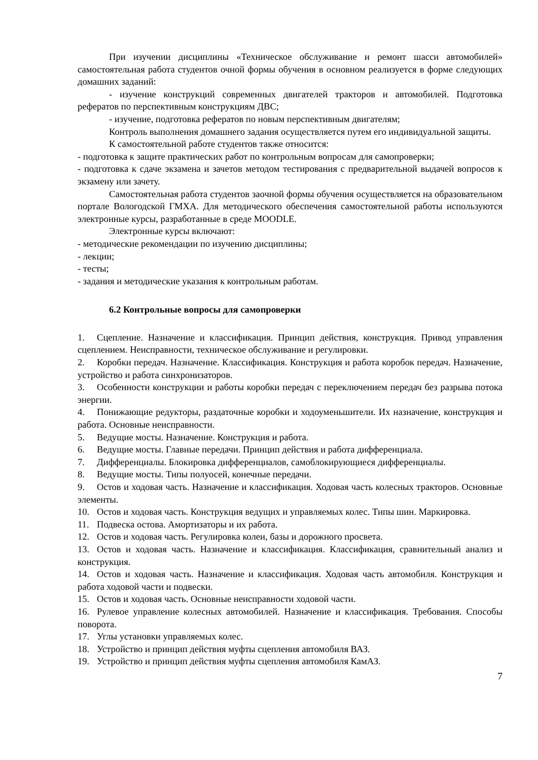При изучении дисциплины «Техническое обслуживание и ремонт шасси автомобилей» самостоятельная работа студентов очной формы обучения в основном реализуется в форме следующих домашних заданий:
- изучение конструкций современных двигателей тракторов и автомобилей. Подготовка рефератов по перспективным конструкциям ДВС;
- изучение, подготовка рефератов по новым перспективным двигателям;
Контроль выполнения домашнего задания осуществляется путем его индивидуальной защиты.
К самостоятельной работе студентов также относится:
- подготовка к защите практических работ по контрольным вопросам для самопроверки;
- подготовка к сдаче экзамена и зачетов методом тестирования с предварительной выдачей вопросов к экзамену или зачету.
Самостоятельная работа студентов заочной формы обучения осуществляется на образовательном портале Вологодской ГМХА. Для методического обеспечения самостоятельной работы используются электронные курсы, разработанные в среде MOODLE.
Электронные курсы включают:
- методические рекомендации по изучению дисциплины;
- лекции;
- тесты;
- задания и методические указания к контрольным работам.
6.2 Контрольные вопросы для самопроверки
1. Сцепление. Назначение и классификация. Принцип действия, конструкция. Привод управления сцеплением. Неисправности, техническое обслуживание и регулировки.
2. Коробки передач. Назначение. Классификация. Конструкция и работа коробок передач. Назначение, устройство и работа синхронизаторов.
3. Особенности конструкции и работы коробки передач с переключением передач без разрыва потока энергии.
4. Понижающие редукторы, раздаточные коробки и ходоуменьшители. Их назначение, конструкция и работа. Основные неисправности.
5. Ведущие мосты. Назначение. Конструкция и работа.
6. Ведущие мосты. Главные передачи. Принцип действия и работа дифференциала.
7. Дифференциалы. Блокировка дифференциалов, самоблокирующиеся дифференциалы.
8. Ведущие мосты. Типы полуосей, конечные передачи.
9. Остов и ходовая часть. Назначение и классификация. Ходовая часть колесных тракторов. Основные элементы.
10. Остов и ходовая часть. Конструкция ведущих и управляемых колес. Типы шин. Маркировка.
11. Подвеска остова. Амортизаторы и их работа.
12. Остов и ходовая часть. Регулировка колеи, базы и дорожного просвета.
13. Остов и ходовая часть. Назначение и классификация. Классификация, сравнительный анализ и конструкция.
14. Остов и ходовая часть. Назначение и классификация. Ходовая часть автомобиля. Конструкция и работа ходовой части и подвески.
15. Остов и ходовая часть. Основные неисправности ходовой части.
16. Рулевое управление колесных автомобилей. Назначение и классификация. Требования. Способы поворота.
17. Углы установки управляемых колес.
18. Устройство и принцип действия муфты сцепления автомобиля ВАЗ.
19. Устройство и принцип действия муфты сцепления автомобиля КамАЗ.
7